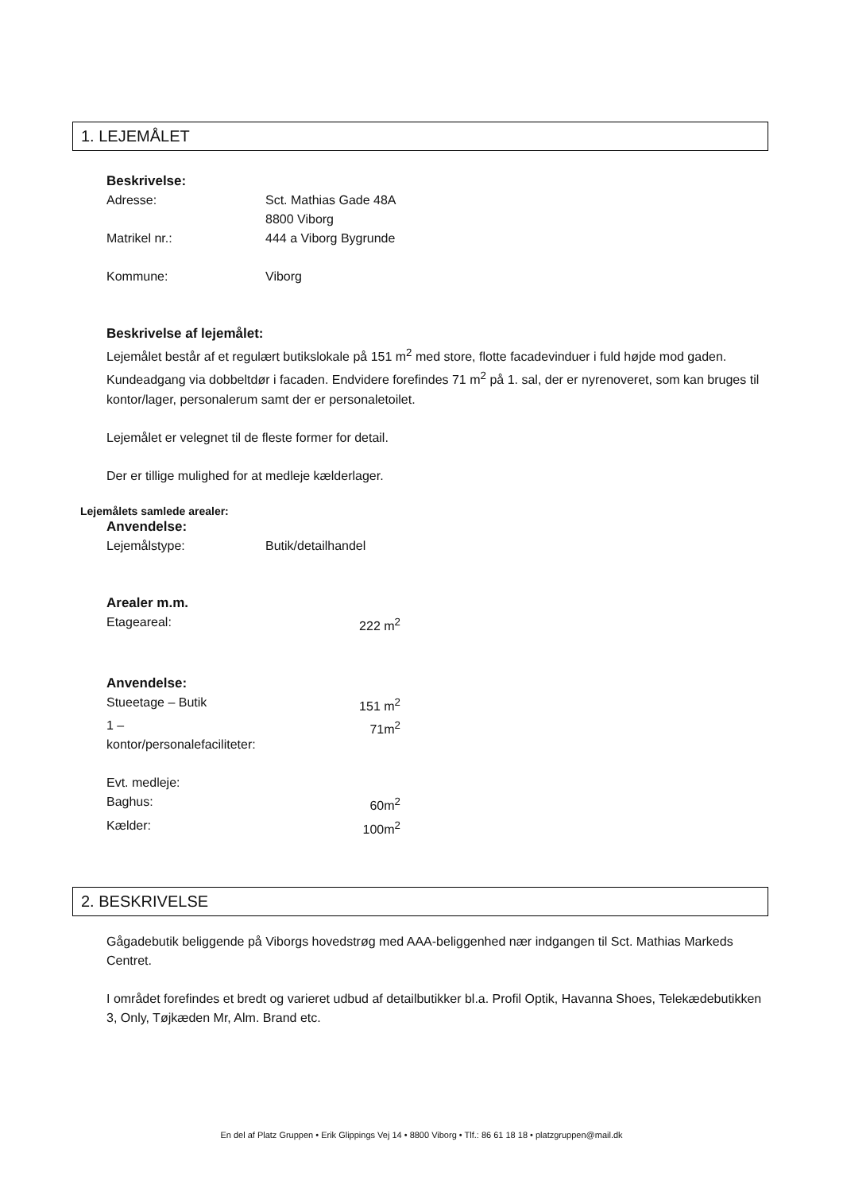1. LEJEMÅLET
Beskrivelse:
Adresse: Sct. Mathias Gade 48A
8800 Viborg
Matrikel nr.: 444 a Viborg Bygrunde
Kommune: Viborg
Beskrivelse af lejemålet:
Lejemålet består af et regulært butikslokale på 151 m<sup>2</sup> med store, flotte facadevinduer i fuld højde mod gaden. Kundeadgang via dobbeltdør i facaden. Endvidere forefindes 71 m<sup>2</sup> på 1. sal, der er nyrenoveret, som kan bruges til kontor/lager, personalerum samt der er personaletoilet.
Lejemålet er velegnet til de fleste former for detail.
Der er tillige mulighed for at medleje kælderlager.
Lejemålets samlede arealer:
Anvendelse:
Lejemålstype: Butik/detailhandel
Arealer m.m.
Etageareal: 222 m<sup>2</sup>
Anvendelse:
Stueetage – Butik 151 m<sup>2</sup>
1 – kontor/personalefaciliteter: 71m<sup>2</sup>
Evt. medleje:
Baghus: 60m<sup>2</sup>
Kælder: 100m<sup>2</sup>
2. BESKRIVELSE
Gågadebutik beliggende på Viborgs hovedstrøg med AAA-beliggenhed nær indgangen til Sct. Mathias Markeds Centret.
I området forefindes et bredt og varieret udbud af detailbutikker bl.a. Profil Optik, Havanna Shoes, Telekædebutikken 3, Only, Tøjkæden Mr, Alm. Brand etc.
En del af Platz Gruppen • Erik Glippings Vej 14 • 8800 Viborg • Tlf.: 86 61 18 18 • platzgruppen@mail.dk